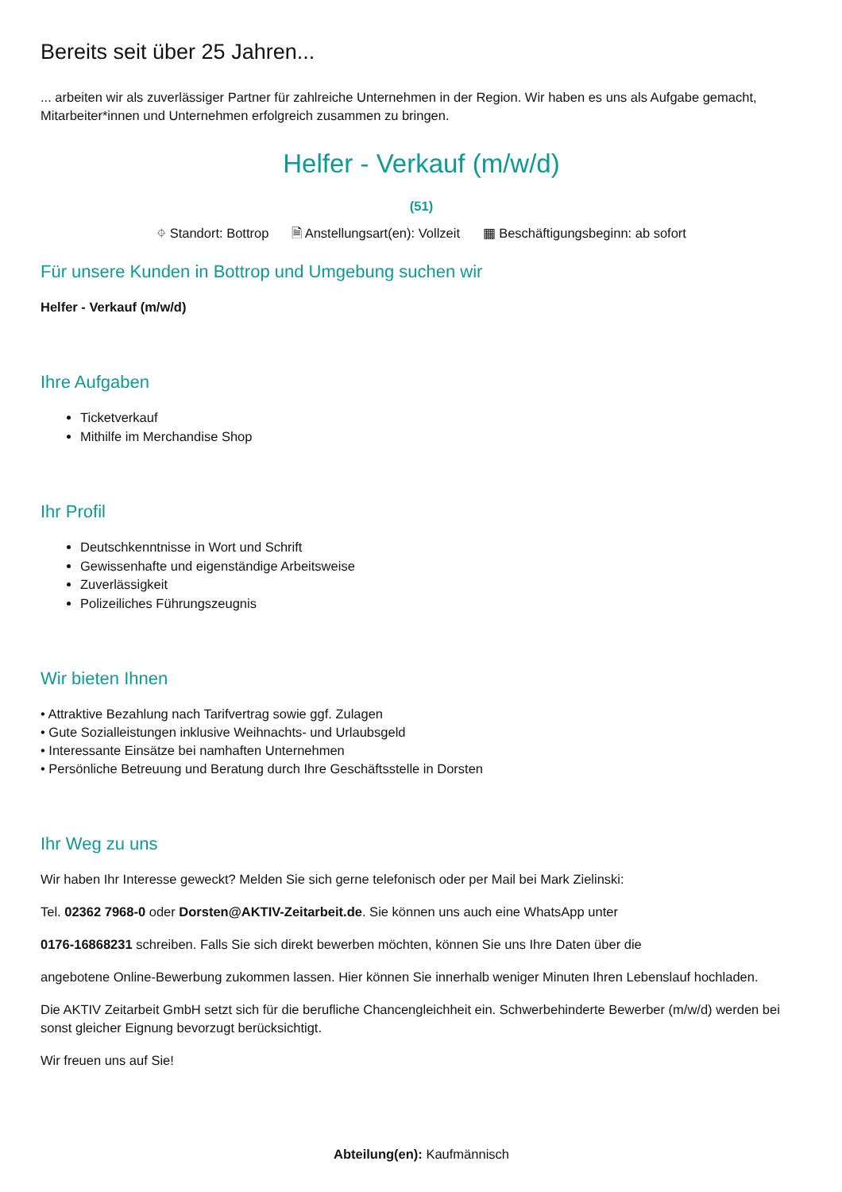Bereits seit über 25 Jahren...
... arbeiten wir als zuverlässiger Partner für zahlreiche Unternehmen in der Region. Wir haben es uns als Aufgabe gemacht, Mitarbeiter*innen und Unternehmen erfolgreich zusammen zu bringen.
Helfer - Verkauf (m/w/d)
(51)
⌖ Standort: Bottrop 🗎 Anstellungsart(en): Vollzeit ▦ Beschäftigungsbeginn: ab sofort
Für unsere Kunden in Bottrop und Umgebung suchen wir
Helfer - Verkauf (m/w/d)
Ihre Aufgaben
Ticketverkauf
Mithilfe im Merchandise Shop
Ihr Profil
Deutschkenntnisse in Wort und Schrift
Gewissenhafte und eigenständige Arbeitsweise
Zuverlässigkeit
Polizeiliches Führungszeugnis
Wir bieten Ihnen
• Attraktive Bezahlung nach Tarifvertrag sowie ggf. Zulagen
• Gute Sozialleistungen inklusive Weihnachts- und Urlaubsgeld
• Interessante Einsätze bei namhaften Unternehmen
• Persönliche Betreuung und Beratung durch Ihre Geschäftsstelle in Dorsten
Ihr Weg zu uns
Wir haben Ihr Interesse geweckt? Melden Sie sich gerne telefonisch oder per Mail bei Mark Zielinski:
Tel. 02362 7968-0 oder Dorsten@AKTIV-Zeitarbeit.de. Sie können uns auch eine WhatsApp unter
0176-16868231 schreiben. Falls Sie sich direkt bewerben möchten, können Sie uns Ihre Daten über die
angebotene Online-Bewerbung zukommen lassen. Hier können Sie innerhalb weniger Minuten Ihren Lebenslauf hochladen.
Die AKTIV Zeitarbeit GmbH setzt sich für die berufliche Chancengleichheit ein. Schwerbehinderte Bewerber (m/w/d) werden bei sonst gleicher Eignung bevorzugt berücksichtigt.
Wir freuen uns auf Sie!
Abteilung(en): Kaufmännisch